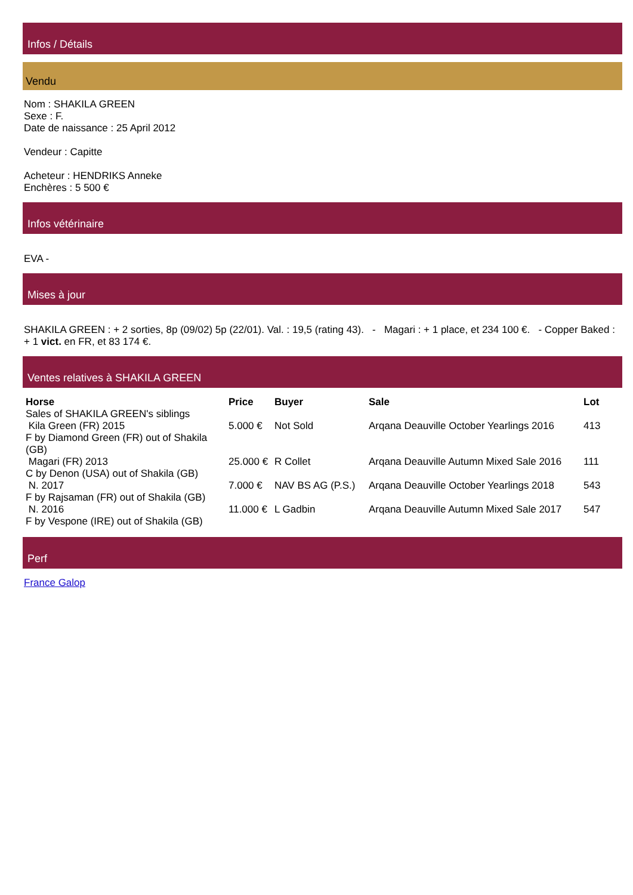Infos / Détails
Vendu
Nom : SHAKILA GREEN
Sexe : F.
Date de naissance : 25 April 2012
Vendeur : Capitte
Acheteur : HENDRIKS Anneke
Enchères : 5 500 €
Infos vétérinaire
EVA -
Mises à jour
SHAKILA GREEN : + 2 sorties, 8p (09/02) 5p (22/01). Val. : 19,5 (rating 43). - Magari : + 1 place, et 234 100 €. - Copper Baked : + 1 vict. en FR, et 83 174 €.
Ventes relatives à SHAKILA GREEN
| Horse | Price | Buyer | Sale | Lot |
| --- | --- | --- | --- | --- |
| Sales of SHAKILA GREEN's siblings | | | | |
| Kila Green (FR) 2015 F by Diamond Green (FR) out of Shakila (GB) | 5.000 € | Not Sold | Arqana Deauville October Yearlings 2016 | 413 |
| Magari (FR) 2013 C by Denon (USA) out of Shakila (GB) | 25.000 € | R Collet | Arqana Deauville Autumn Mixed Sale 2016 | 111 |
| N. 2017 F by Rajsaman (FR) out of Shakila (GB) | 7.000 € | NAV BS AG (P.S.) | Arqana Deauville October Yearlings 2018 | 543 |
| N. 2016 F by Vespone (IRE) out of Shakila (GB) | 11.000 € | L Gadbin | Arqana Deauville Autumn Mixed Sale 2017 | 547 |
Perf
France Galop